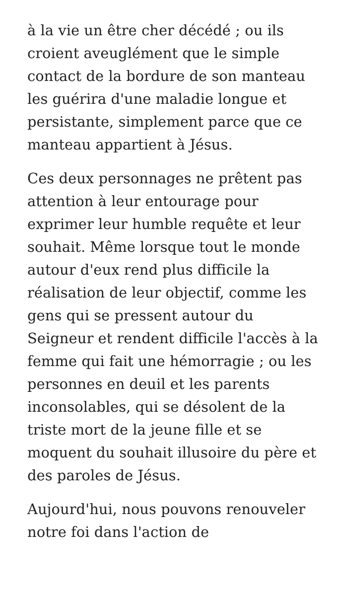à la vie un être cher décédé ; ou ils croient aveuglément que le simple contact de la bordure de son manteau les guérira d'une maladie longue et persistante, simplement parce que ce manteau appartient à Jésus.
Ces deux personnages ne prêtent pas attention à leur entourage pour exprimer leur humble requête et leur souhait. Même lorsque tout le monde autour d'eux rend plus difficile la réalisation de leur objectif, comme les gens qui se pressent autour du Seigneur et rendent difficile l'accès à la femme qui fait une hémorragie ; ou les personnes en deuil et les parents inconsolables, qui se désolent de la triste mort de la jeune fille et se moquent du souhait illusoire du père et des paroles de Jésus.
Aujourd'hui, nous pouvons renouveler notre foi dans l'action de